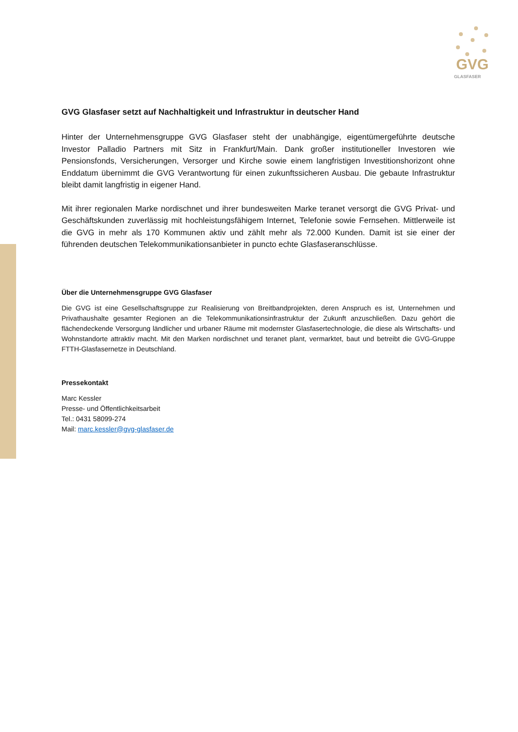GVG
GLASFASER
GVG Glasfaser setzt auf Nachhaltigkeit und Infrastruktur in deutscher Hand
Hinter der Unternehmensgruppe GVG Glasfaser steht der unabhängige, eigentümergeführte deutsche Investor Palladio Partners mit Sitz in Frankfurt/Main. Dank großer institutioneller Investoren wie Pensionsfonds, Versicherungen, Versorger und Kirche sowie einem langfristigen Investitionshorizont ohne Enddatum übernimmt die GVG Verantwortung für einen zukunftssicheren Ausbau. Die gebaute Infrastruktur bleibt damit langfristig in eigener Hand.
Mit ihrer regionalen Marke nordischnet und ihrer bundesweiten Marke teranet versorgt die GVG Privat- und Geschäftskunden zuverlässig mit hochleistungsfähigem Internet, Telefonie sowie Fernsehen. Mittlerweile ist die GVG in mehr als 170 Kommunen aktiv und zählt mehr als 72.000 Kunden. Damit ist sie einer der führenden deutschen Telekommunikationsanbieter in puncto echte Glasfaseranschlüsse.
Über die Unternehmensgruppe GVG Glasfaser
Die GVG ist eine Gesellschaftsgruppe zur Realisierung von Breitbandprojekten, deren Anspruch es ist, Unternehmen und Privathaushalte gesamter Regionen an die Telekommunikationsinfrastruktur der Zukunft anzuschließen. Dazu gehört die flächendeckende Versorgung ländlicher und urbaner Räume mit modernster Glasfasertechnologie, die diese als Wirtschafts- und Wohnstandorte attraktiv macht. Mit den Marken nordischnet und teranet plant, vermarktet, baut und betreibt die GVG-Gruppe FTTH-Glasfasernetze in Deutschland.
Pressekontakt
Marc Kessler
Presse- und Öffentlichkeitsarbeit
Tel.: 0431 58099-274
Mail: marc.kessler@gvg-glasfaser.de